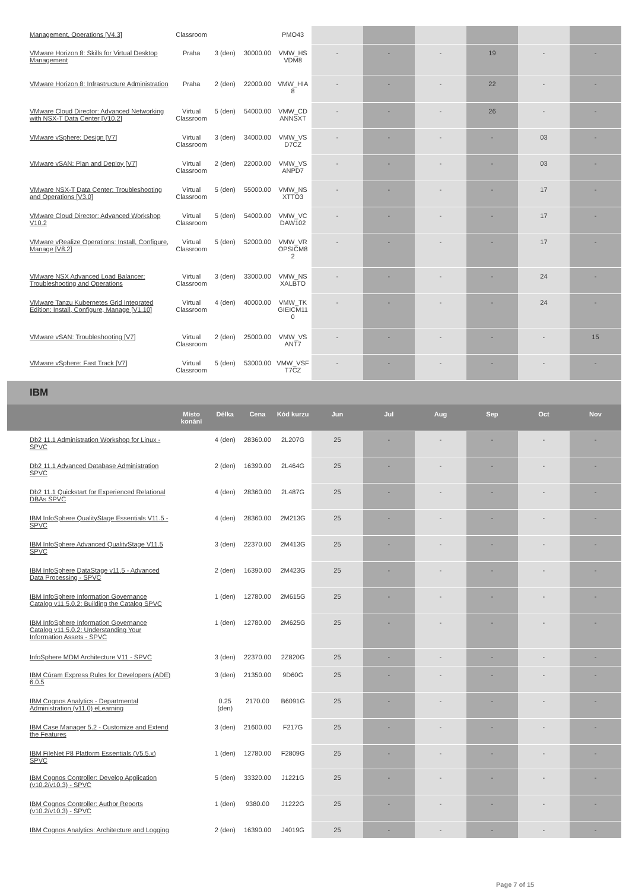| Management, Operations [V4.3] | Classroom | | | PMO43 | | | | | | |
| VMware Horizon 8: Skills for Virtual Desktop Management | Praha | 3 (den) | 30000.00 | VMW_HS VDM8 | - | - | - | 19 | - | - |
| VMware Horizon 8: Infrastructure Administration | Praha | 2 (den) | 22000.00 | VMW_HIA 8 | - | - | - | 22 | - | - |
| VMware Cloud Director: Advanced Networking with NSX-T Data Center [V10.2] | Virtual Classroom | 5 (den) | 54000.00 | VMW_CD ANNSXT | - | - | - | 26 | - | - |
| VMware vSphere: Design [V7] | Virtual Classroom | 3 (den) | 34000.00 | VMW_VS D7CZ | - | - | - | - | 03 | - |
| VMware vSAN: Plan and Deploy [V7] | Virtual Classroom | 2 (den) | 22000.00 | VMW_VS ANPD7 | - | - | - | - | 03 | - |
| VMware NSX-T Data Center: Troubleshooting and Operations [V3.0] | Virtual Classroom | 5 (den) | 55000.00 | VMW_NS XTTO3 | - | - | - | - | 17 | - |
| VMware Cloud Director: Advanced Workshop V10.2 | Virtual Classroom | 5 (den) | 54000.00 | VMW_VC DAW102 | - | - | - | - | 17 | - |
| VMware vRealize Operations: Install, Configure, Manage [V8.2] | Virtual Classroom | 5 (den) | 52000.00 | VMW_VR OPSICM8 2 | - | - | - | - | 17 | - |
| VMware NSX Advanced Load Balancer: Troubleshooting and Operations | Virtual Classroom | 3 (den) | 33000.00 | VMW_NS XALBTO | - | - | - | - | 24 | - |
| VMware Tanzu Kubernetes Grid Integrated Edition: Install, Configure, Manage [V1.10] | Virtual Classroom | 4 (den) | 40000.00 | VMW_TK GIEICM11 0 | - | - | - | - | 24 | - |
| VMware vSAN: Troubleshooting [V7] | Virtual Classroom | 2 (den) | 25000.00 | VMW_VS ANT7 | - | - | - | - | - | 15 |
| VMware vSphere: Fast Track [V7] | Virtual Classroom | 5 (den) | 53000.00 | VMW_VSF T7CZ | - | - | - | - | - | - |
IBM
| | Místo konání | Délka | Cena | Kód kurzu | Jun | Jul | Aug | Sep | Oct | Nov |
| --- | --- | --- | --- | --- | --- | --- | --- | --- | --- | --- |
| Db2 11.1 Administration Workshop for Linux - SPVC | | 4 (den) | 28360.00 | 2L207G | 25 | - | - | - | - | - |
| Db2 11.1 Advanced Database Administration SPVC | | 2 (den) | 16390.00 | 2L464G | 25 | - | - | - | - | - |
| Db2 11.1 Quickstart for Experienced Relational DBAs SPVC | | 4 (den) | 28360.00 | 2L487G | 25 | - | - | - | - | - |
| IBM InfoSphere QualityStage Essentials V11.5 - SPVC | | 4 (den) | 28360.00 | 2M213G | 25 | - | - | - | - | - |
| IBM InfoSphere Advanced QualityStage V11.5 SPVC | | 3 (den) | 22370.00 | 2M413G | 25 | - | - | - | - | - |
| IBM InfoSphere DataStage v11.5 - Advanced Data Processing - SPVC | | 2 (den) | 16390.00 | 2M423G | 25 | - | - | - | - | - |
| IBM InfoSphere Information Governance Catalog v11.5.0.2: Building the Catalog SPVC | | 1 (den) | 12780.00 | 2M615G | 25 | - | - | - | - | - |
| IBM InfoSphere Information Governance Catalog v11.5.0.2: Understanding Your Information Assets - SPVC | | 1 (den) | 12780.00 | 2M625G | 25 | - | - | - | - | - |
| InfoSphere MDM Architecture V11 - SPVC | | 3 (den) | 22370.00 | 2Z820G | 25 | - | - | - | - | - |
| IBM Cúram Express Rules for Developers (ADE) 6.0.5 | | 3 (den) | 21350.00 | 9D60G | 25 | - | - | - | - | - |
| IBM Cognos Analytics - Departmental Administration (v11.0) eLearning | | 0.25 (den) | 2170.00 | B6091G | 25 | - | - | - | - | - |
| IBM Case Manager 5.2 - Customize and Extend the Features | | 3 (den) | 21600.00 | F217G | 25 | - | - | - | - | - |
| IBM FileNet P8 Platform Essentials (V5.5.x) SPVC | | 1 (den) | 12780.00 | F2809G | 25 | - | - | - | - | - |
| IBM Cognos Controller: Develop Application (v10.2/v10.3) - SPVC | | 5 (den) | 33320.00 | J1221G | 25 | - | - | - | - | - |
| IBM Cognos Controller: Author Reports (v10.2/v10.3) - SPVC | | 1 (den) | 9380.00 | J1222G | 25 | - | - | - | - | - |
| IBM Cognos Analytics: Architecture and Logging | | 2 (den) | 16390.00 | J4019G | 25 | - | - | - | - | - |
Page 7 of 15